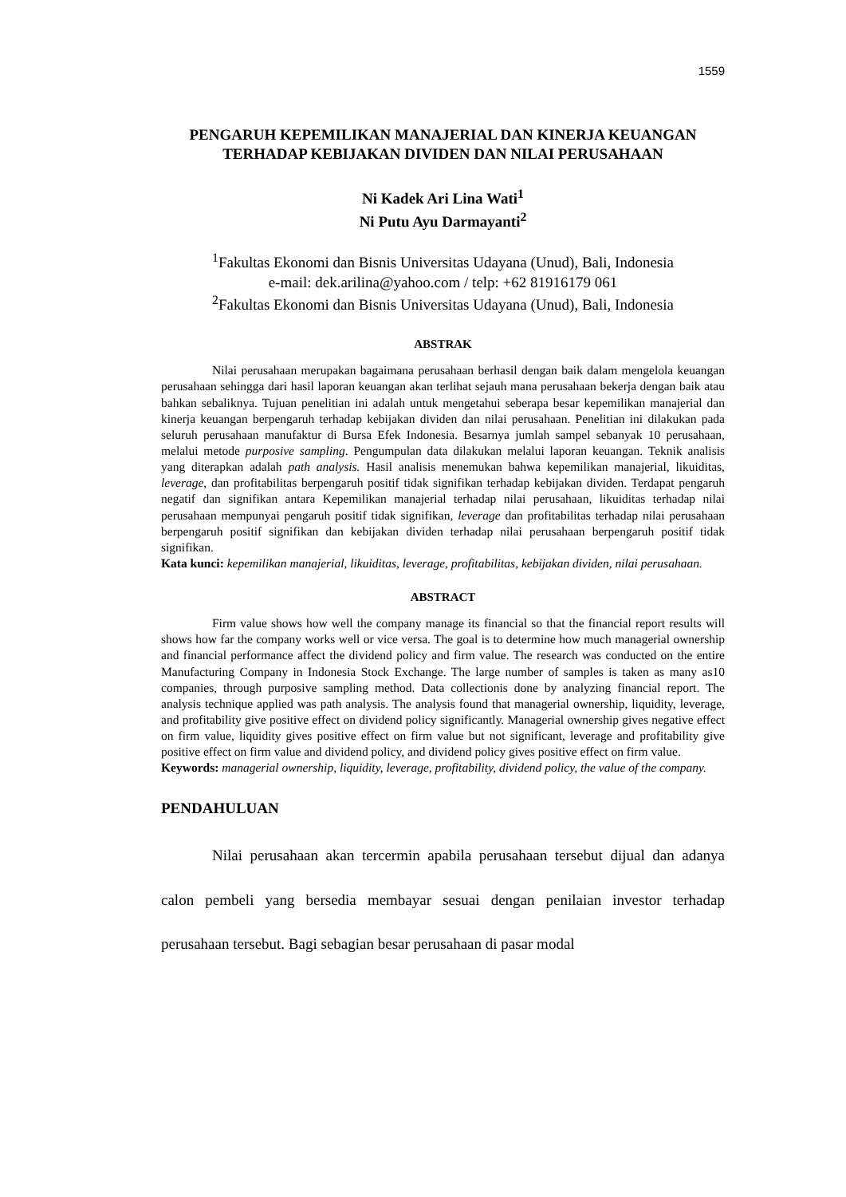1559
PENGARUH KEPEMILIKAN MANAJERIAL DAN KINERJA KEUANGAN TERHADAP KEBIJAKAN DIVIDEN DAN NILAI PERUSAHAAN
Ni Kadek Ari Lina Wati<sup>1</sup>
Ni Putu Ayu Darmayanti<sup>2</sup>
<sup>1</sup> Fakultas Ekonomi dan Bisnis Universitas Udayana (Unud), Bali, Indonesia
e-mail: dek.arilina@yahoo.com / telp: +62 81916179 061
<sup>2</sup> Fakultas Ekonomi dan Bisnis Universitas Udayana (Unud), Bali, Indonesia
ABSTRAK
Nilai perusahaan merupakan bagaimana perusahaan berhasil dengan baik dalam mengelola keuangan perusahaan sehingga dari hasil laporan keuangan akan terlihat sejauh mana perusahaan bekerja dengan baik atau bahkan sebaliknya. Tujuan penelitian ini adalah untuk mengetahui seberapa besar kepemilikan manajerial dan kinerja keuangan berpengaruh terhadap kebijakan dividen dan nilai perusahaan. Penelitian ini dilakukan pada seluruh perusahaan manufaktur di Bursa Efek Indonesia. Besarnya jumlah sampel sebanyak 10 perusahaan, melalui metode purposive sampling. Pengumpulan data dilakukan melalui laporan keuangan. Teknik analisis yang diterapkan adalah path analysis. Hasil analisis menemukan bahwa kepemilikan manajerial, likuiditas, leverage, dan profitabilitas berpengaruh positif tidak signifikan terhadap kebijakan dividen. Terdapat pengaruh negatif dan signifikan antara Kepemilikan manajerial terhadap nilai perusahaan, likuiditas terhadap nilai perusahaan mempunyai pengaruh positif tidak signifikan, leverage dan profitabilitas terhadap nilai perusahaan berpengaruh positif signifikan dan kebijakan dividen terhadap nilai perusahaan berpengaruh positif tidak signifikan.
Kata kunci: kepemilikan manajerial, likuiditas, leverage, profitabilitas, kebijakan dividen, nilai perusahaan.
ABSTRACT
Firm value shows how well the company manage its financial so that the financial report results will shows how far the company works well or vice versa. The goal is to determine how much managerial ownership and financial performance affect the dividend policy and firm value. The research was conducted on the entire Manufacturing Company in Indonesia Stock Exchange. The large number of samples is taken as many as10 companies, through purposive sampling method. Data collectionis done by analyzing financial report. The analysis technique applied was path analysis. The analysis found that managerial ownership, liquidity, leverage, and profitability give positive effect on dividend policy significantly. Managerial ownership gives negative effect on firm value, liquidity gives positive effect on firm value but not significant, leverage and profitability give positive effect on firm value and dividend policy, and dividend policy gives positive effect on firm value.
Keywords: managerial ownership, liquidity, leverage, profitability, dividend policy, the value of the company.
PENDAHULUAN
Nilai perusahaan akan tercermin apabila perusahaan tersebut dijual dan adanya calon pembeli yang bersedia membayar sesuai dengan penilaian investor terhadap perusahaan tersebut. Bagi sebagian besar perusahaan di pasar modal